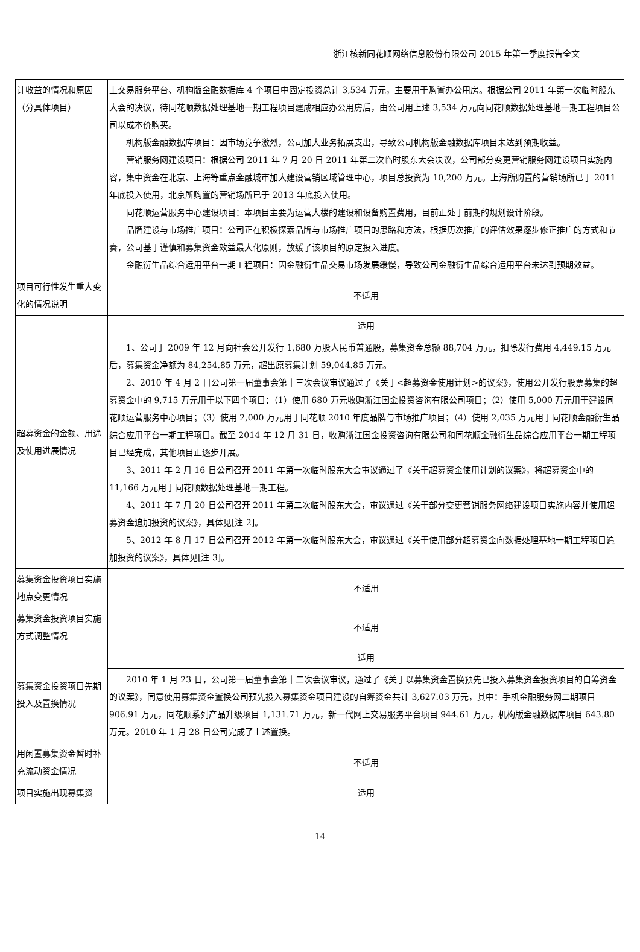浙江核新同花顺网络信息股份有限公司 2015 年第一季度报告全文
| 计收益的情况和原因（分具体项目） | 上交易服务平台、机构版金融数据库 4 个项目中固定投资总计 3,534 万元，主要用于购置办公用房。根据公司 2011 年第一次临时股东大会的决议，待同花顺数据处理基地一期工程项目建成相应办公用房后，由公司用上述 3,534 万元向同花顺数据处理基地一期工程项目公司以成本价购买。 机构版金融数据库项目：因市场竞争激烈，公司加大业务拓展支出，导致公司机构版金融数据库项目未达到预期收益。 营销服务网建设项目：根据公司 2011 年 7 月 20 日 2011 年第二次临时股东大会决议，公司部分变更营销服务网建设项目实施内容，集中资金在北京、上海等重点金融城市加大建设营销区域管理中心，项目总投资为 10,200 万元。上海所购置的营销场所已于 2011 年底投入使用，北京所购置的营销场所已于 2013 年底投入使用。 同花顺运营服务中心建设项目：本项目主要为运营大楼的建设和设备购置费用，目前正处于前期的规划设计阶段。 品牌建设与市场推广项目：公司正在积极探索品牌与市场推广项目的思路和方法，根据历次推广的评估效果逐步修正推广的方式和节奏，公司基于谨慎和募集资金效益最大化原则，放缓了该项目的原定投入进度。 金融衍生品综合运用平台一期工程项目：因金融衍生品交易市场发展缓慢，导致公司金融衍生品综合运用平台未达到预期效益。 |
| 项目可行性发生重大变化的情况说明 | 不适用 |
| 超募资金的金额、用途及使用进展情况 | 适用 |
| | 1、公司于 2009 年 12 月向社会公开发行 1,680 万股人民币普通股，募集资金总额 88,704 万元，扣除发行费用 4,449.15 万元后，募集资金净额为 84,254.85 万元，超出原募集计划 59,044.85 万元。 2、2010 年 4 月 2 日公司第一届董事会第十三次会议审议通过了《关于<超募资金使用计划>的议案》，使用公开发行股票募集的超募资金中的 9,715 万元用于以下四个项目：（1）使用 680 万元收购浙江国金投资咨询有限公司项目；（2）使用 5,000 万元用于建设同花顺运营服务中心项目；（3）使用 2,000 万元用于同花顺 2010 年度品牌与市场推广项目；（4）使用 2,035 万元用于同花顺金融衍生品综合应用平台一期工程项目。截至 2014 年 12 月 31 日，收购浙江国金投资咨询有限公司和同花顺金融衍生品综合应用平台一期工程项目已经完成，其他项目正逐步开展。 3、2011 年 2 月 16 日公司召开 2011 年第一次临时股东大会审议通过了《关于超募资金使用计划的议案》，将超募资金中的 11,166 万元用于同花顺数据处理基地一期工程。 4、2011 年 7 月 20 日公司召开 2011 年第二次临时股东大会，审议通过《关于部分变更营销服务网络建设项目实施内容并使用超募资金追加投资的议案》，具体见[注 2]。 5、2012 年 8 月 17 日公司召开 2012 年第一次临时股东大会，审议通过《关于使用部分超募资金向数据处理基地一期工程项目追加投资的议案》，具体见[注 3]。 |
| 募集资金投资项目实施地点变更情况 | 不适用 |
| 募集资金投资项目实施方式调整情况 | 不适用 |
| 募集资金投资项目先期投入及置换情况 | 适用 |
| | 2010 年 1 月 23 日，公司第一届董事会第十二次会议审议，通过了《关于以募集资金置换预先已投入募集资金投资项目的自筹资金的议案》，同意使用募集资金置换公司预先投入募集资金项目建设的自筹资金共计 3,627.03 万元，其中：手机金融服务网二期项目 906.91 万元，同花顺系列产品升级项目 1,131.71 万元，新一代网上交易服务平台项目 944.61 万元，机构版金融数据库项目 643.80 万元。2010 年 1 月 28 日公司完成了上述置换。 |
| 用闲置募集资金暂时补充流动资金情况 | 不适用 |
| 项目实施出现募集资 | 适用 |
14